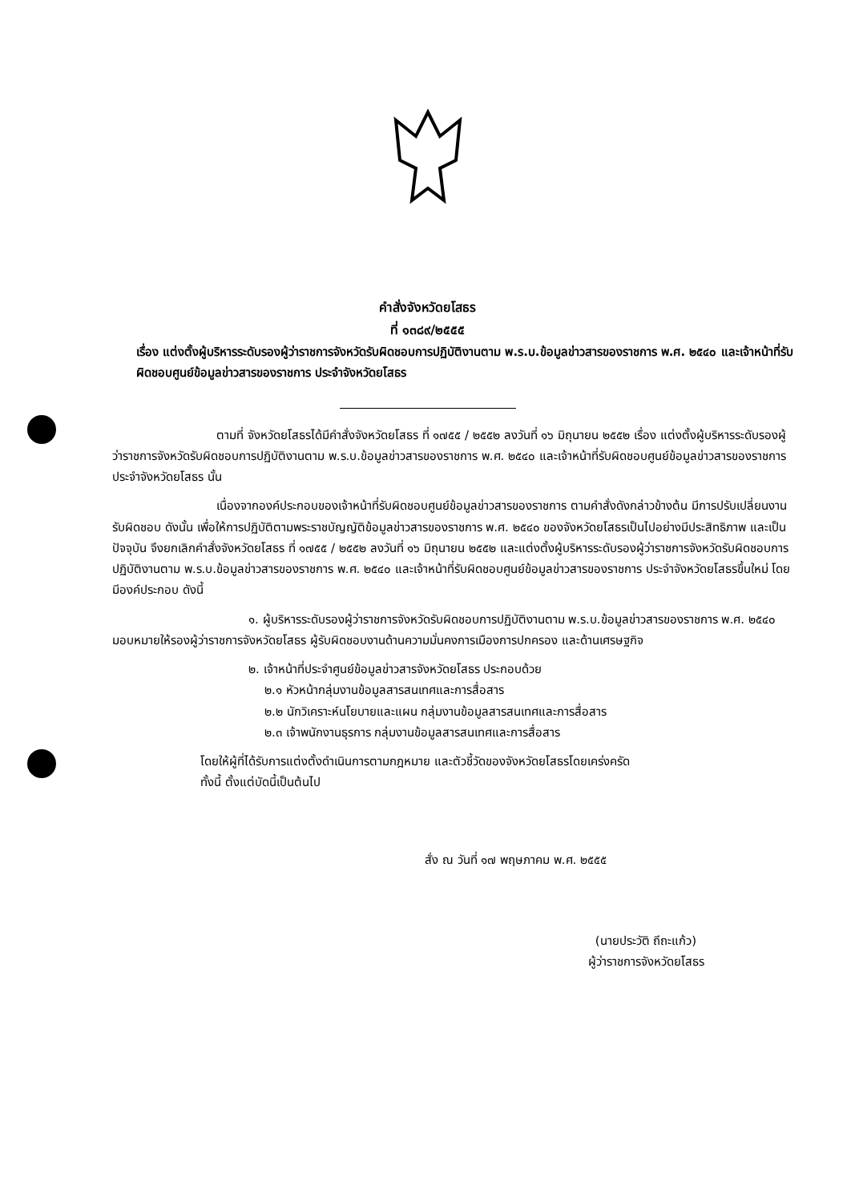คำสั่งจังหวัดยโสธร
ที่ ๑๓๘๙/๒๕๕๕
เรื่อง แต่งตั้งผู้บริหารระดับรองผู้ว่าราชการจังหวัดรับผิดชอบการปฏิบัติงานตาม พ.ร.บ.ข้อมูลข่าวสารของราชการ พ.ศ. ๒๕๔๐ และเจ้าหน้าที่รับผิดชอบศูนย์ข้อมูลข่าวสารของราชการ ประจำจังหวัดยโสธร
ตามที่ จังหวัดยโสธรได้มีคำสั่งจังหวัดยโสธร ที่ ๑๗๕๕ / ๒๕๕๒ ลงวันที่ ๑๖ มิถุนายน ๒๕๕๒ เรื่อง แต่งตั้งผู้บริหารระดับรองผู้ว่าราชการจังหวัดรับผิดชอบการปฏิบัติงานตาม พ.ร.บ.ข้อมูลข่าวสารของราชการ พ.ศ. ๒๕๔๐ และเจ้าหน้าที่รับผิดชอบศูนย์ข้อมูลข่าวสารของราชการ ประจำจังหวัดยโสธร นั้น
เนื่องจากองค์ประกอบของเจ้าหน้าที่รับผิดชอบศูนย์ข้อมูลข่าวสารของราชการ ตามคำสั่งดังกล่าวข้างต้น มีการปรับเปลี่ยนงานรับผิดชอบ ดังนั้น เพื่อให้การปฏิบัติตามพระราชบัญญัติข้อมูลข่าวสารของราชการ พ.ศ. ๒๕๔๐ ของจังหวัดยโสธรเป็นไปอย่างมีประสิทธิภาพ และเป็นปัจจุบัน จึงยกเลิกคำสั่งจังหวัดยโสธร ที่ ๑๗๕๕ / ๒๕๕๒ ลงวันที่ ๑๖ มิถุนายน ๒๕๕๒ และแต่งตั้งผู้บริหารระดับรองผู้ว่าราชการจังหวัดรับผิดชอบการปฏิบัติงานตาม พ.ร.บ.ข้อมูลข่าวสารของราชการ พ.ศ. ๒๕๔๐ และเจ้าหน้าที่รับผิดชอบศูนย์ข้อมูลข่าวสารของราชการ ประจำจังหวัดยโสธรขึ้นใหม่ โดยมีองค์ประกอบ ดังนี้
๑. ผู้บริหารระดับรองผู้ว่าราชการจังหวัดรับผิดชอบการปฏิบัติงานตาม พ.ร.บ.ข้อมูลข่าวสารของราชการ พ.ศ. ๒๕๔๐ มอบหมายให้รองผู้ว่าราชการจังหวัดยโสธร ผู้รับผิดชอบงานด้านความมั่นคงการเมืองการปกครอง และด้านเศรษฐกิจ
๒. เจ้าหน้าที่ประจำศูนย์ข้อมูลข่าวสารจังหวัดยโสธร ประกอบด้วย
๒.๑ หัวหน้ากลุ่มงานข้อมูลสารสนเทศและการสื่อสาร
๒.๒ นักวิเคราะห์นโยบายและแผน กลุ่มงานข้อมูลสารสนเทศและการสื่อสาร
๒.๓ เจ้าพนักงานธุรการ กลุ่มงานข้อมูลสารสนเทศและการสื่อสาร
โดยให้ผู้ที่ได้รับการแต่งตั้งดำเนินการตามกฎหมาย และตัวชี้วัดของจังหวัดยโสธรโดยเคร่งครัด
ทั้งนี้ ตั้งแต่บัดนี้เป็นต้นไป
สั่ง ณ วันที่ ๑๗ พฤษภาคม พ.ศ. ๒๕๕๕
(นายประวัติ ถีถะแก้ว)
ผู้ว่าราชการจังหวัดยโสธร